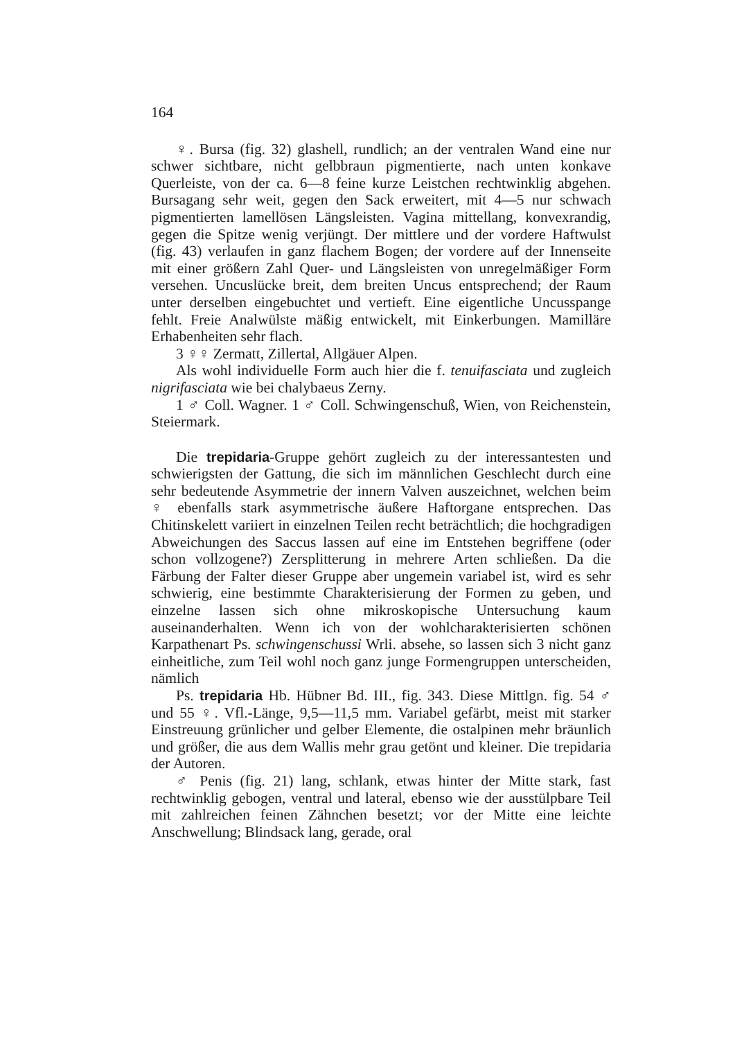164
♀. Bursa (fig. 32) glashell, rundlich; an der ventralen Wand eine nur schwer sichtbare, nicht gelbbraun pigmentierte, nach unten konkave Querleiste, von der ca. 6—8 feine kurze Leistchen rechtwinklig abgehen. Bursagang sehr weit, gegen den Sack erweitert, mit 4—5 nur schwach pigmentierten lamellösen Längsleisten. Vagina mittellang, konvexrandig, gegen die Spitze wenig verjüngt. Der mittlere und der vordere Haftwulst (fig. 43) verlaufen in ganz flachem Bogen; der vordere auf der Innenseite mit einer größern Zahl Quer- und Längsleisten von unregelmäßiger Form versehen. Uncuslücke breit, dem breiten Uncus entsprechend; der Raum unter derselben eingebuchtet und vertieft. Eine eigentliche Uncusspange fehlt. Freie Analwülste mäßig entwickelt, mit Einkerbungen. Mamilläre Erhabenheiten sehr flach.
3 ♀♀ Zermatt, Zillertal, Allgäuer Alpen.
Als wohl individuelle Form auch hier die f. tenuifasciata und zugleich nigrifasciata wie bei chalybaeus Zerny.
1 ♂ Coll. Wagner. 1 ♂ Coll. Schwingenschuß, Wien, von Reichenstein, Steiermark.
Die trepidaria-Gruppe gehört zugleich zu der interessantesten und schwierigsten der Gattung, die sich im männlichen Geschlecht durch eine sehr bedeutende Asymmetrie der innern Valven auszeichnet, welchen beim ♀ ebenfalls stark asymmetrische äußere Haftorgane entsprechen. Das Chitinskelett variiert in einzelnen Teilen recht beträchtlich; die hochgradigen Abweichungen des Saccus lassen auf eine im Entstehen begriffene (oder schon vollzogene?) Zersplitterung in mehrere Arten schließen. Da die Färbung der Falter dieser Gruppe aber ungemein variabel ist, wird es sehr schwierig, eine bestimmte Charakterisierung der Formen zu geben, und einzelne lassen sich ohne mikroskopische Untersuchung kaum auseinanderhalten. Wenn ich von der wohlcharakterisierten schönen Karpathenart Ps. schwingenschussi Wrli. absehe, so lassen sich 3 nicht ganz einheitliche, zum Teil wohl noch ganz junge Formengruppen unterscheiden, nämlich
Ps. trepidaria Hb. Hübner Bd. III., fig. 343. Diese Mittlgn. fig. 54 ♂ und 55 ♀. Vfl.-Länge, 9,5—11,5 mm. Variabel gefärbt, meist mit starker Einstreuung grünlicher und gelber Elemente, die ostalpinen mehr bräunlich und größer, die aus dem Wallis mehr grau getönt und kleiner. Die trepidaria der Autoren.
♂ Penis (fig. 21) lang, schlank, etwas hinter der Mitte stark, fast rechtwinklig gebogen, ventral und lateral, ebenso wie der ausstülpbare Teil mit zahlreichen feinen Zähnchen besetzt; vor der Mitte eine leichte Anschwellung; Blindsack lang, gerade, oral